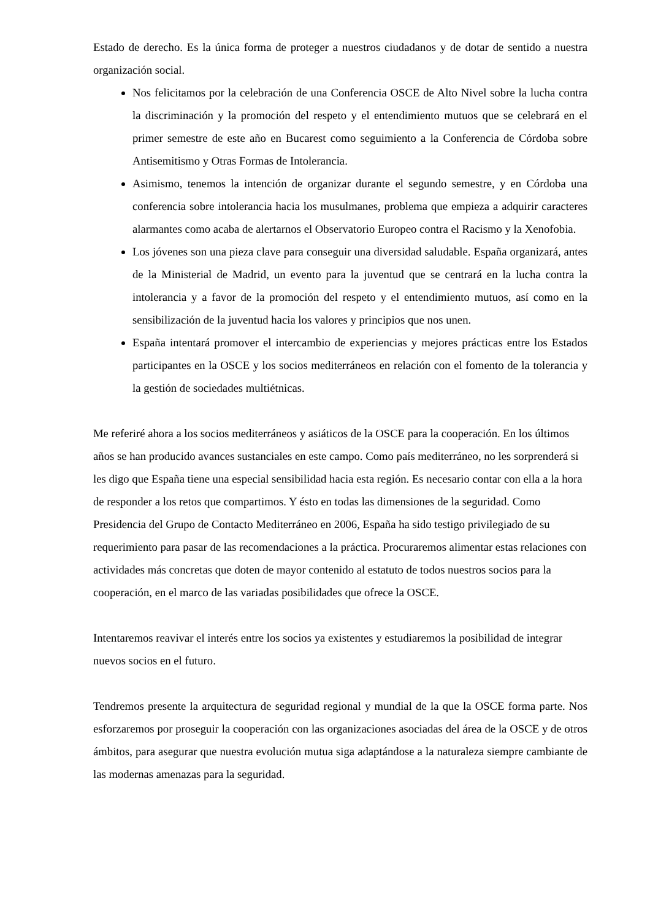Estado de derecho. Es la única forma de proteger a nuestros ciudadanos y de dotar de sentido a nuestra organización social.
Nos felicitamos por la celebración de una Conferencia OSCE de Alto Nivel sobre la lucha contra la discriminación y la promoción del respeto y el entendimiento mutuos que se celebrará en el primer semestre de este año en Bucarest como seguimiento a la Conferencia de Córdoba sobre Antisemitismo y Otras Formas de Intolerancia.
Asimismo, tenemos la intención de organizar durante el segundo semestre, y en Córdoba una conferencia sobre intolerancia hacia los musulmanes, problema que empieza a adquirir caracteres alarmantes como acaba de alertarnos el Observatorio Europeo contra el Racismo y la Xenofobia.
Los jóvenes son una pieza clave para conseguir una diversidad saludable. España organizará, antes de la Ministerial de Madrid, un evento para la juventud que se centrará en la lucha contra la intolerancia y a favor de la promoción del respeto y el entendimiento mutuos, así como en la sensibilización de la juventud hacia los valores y principios que nos unen.
España intentará promover el intercambio de experiencias y mejores prácticas entre los Estados participantes en la OSCE y los socios mediterráneos en relación con el fomento de la tolerancia y la gestión de sociedades multiétnicas.
Me referiré ahora a los socios mediterráneos y asiáticos de la OSCE para la cooperación. En los últimos años se han producido avances sustanciales en este campo. Como país mediterráneo, no les sorprenderá si les digo que España tiene una especial sensibilidad hacia esta región. Es necesario contar con ella a la hora de responder a los retos que compartimos. Y ésto en todas las dimensiones de la seguridad. Como Presidencia del Grupo de Contacto Mediterráneo en 2006, España ha sido testigo privilegiado de su requerimiento para pasar de las recomendaciones a la práctica. Procuraremos alimentar estas relaciones con actividades más concretas que doten de mayor contenido al estatuto de todos nuestros socios para la cooperación, en el marco de las variadas posibilidades que ofrece la OSCE.
Intentaremos reavivar el interés entre los socios ya existentes y estudiaremos la posibilidad de integrar nuevos socios en el futuro.
Tendremos presente la arquitectura de seguridad regional y mundial de la que la OSCE forma parte. Nos esforzaremos por proseguir la cooperación con las organizaciones asociadas del área de la OSCE y de otros ámbitos, para asegurar que nuestra evolución mutua siga adaptándose a la naturaleza siempre cambiante de las modernas amenazas para la seguridad.